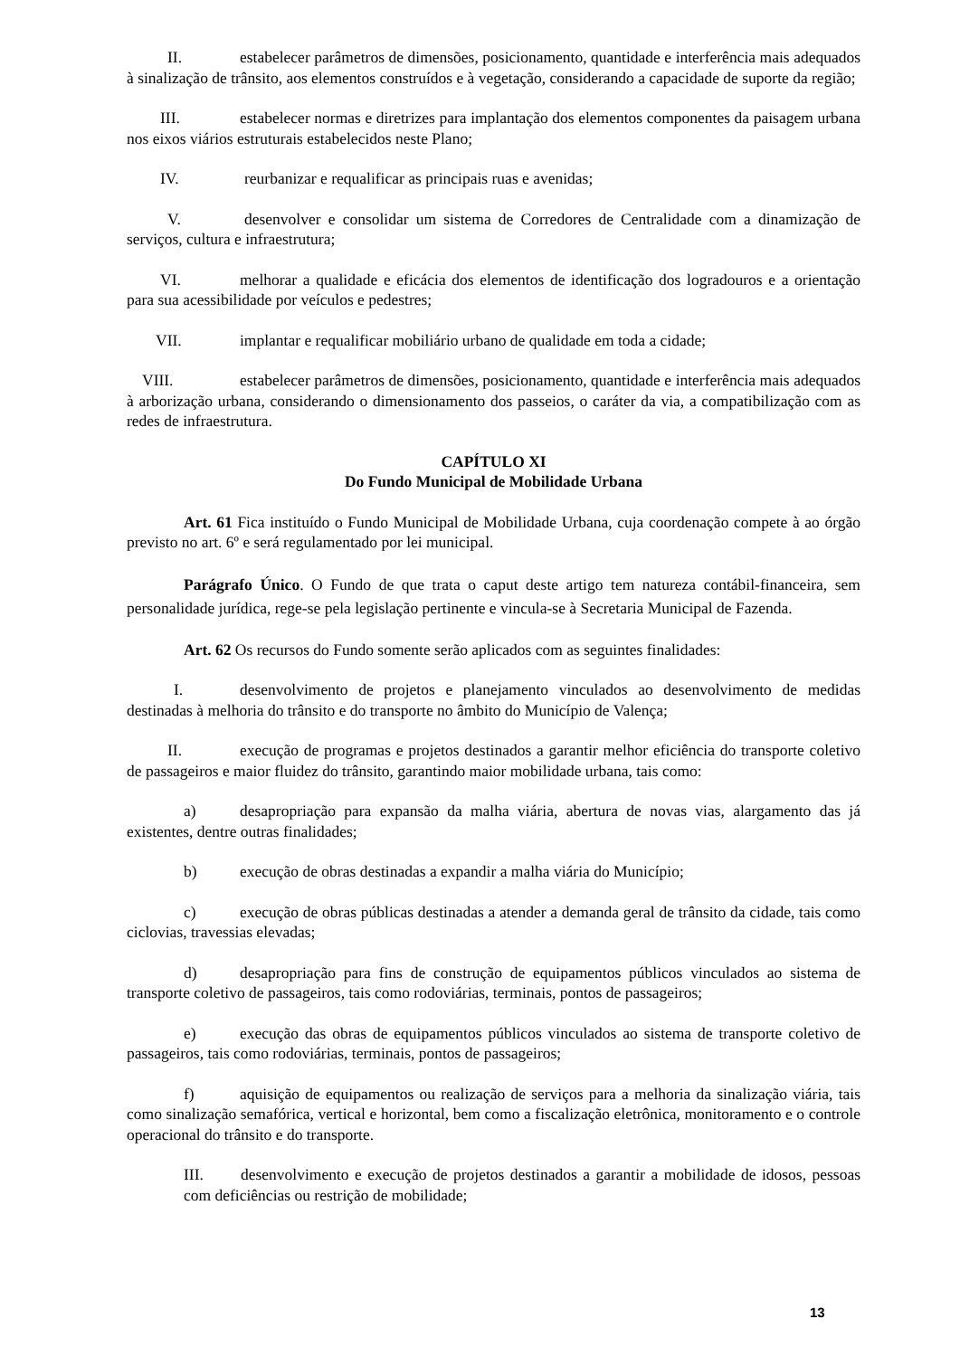II. estabelecer parâmetros de dimensões, posicionamento, quantidade e interferência mais adequados à sinalização de trânsito, aos elementos construídos e à vegetação, considerando a capacidade de suporte da região;
III. estabelecer normas e diretrizes para implantação dos elementos componentes da paisagem urbana nos eixos viários estruturais estabelecidos neste Plano;
IV. reurbanizar e requalificar as principais ruas e avenidas;
V. desenvolver e consolidar um sistema de Corredores de Centralidade com a dinamização de serviços, cultura e infraestrutura;
VI. melhorar a qualidade e eficácia dos elementos de identificação dos logradouros e a orientação para sua acessibilidade por veículos e pedestres;
VII. implantar e requalificar mobiliário urbano de qualidade em toda a cidade;
VIII. estabelecer parâmetros de dimensões, posicionamento, quantidade e interferência mais adequados à arborização urbana, considerando o dimensionamento dos passeios, o caráter da via, a compatibilização com as redes de infraestrutura.
CAPÍTULO XI
Do Fundo Municipal de Mobilidade Urbana
Art. 61 Fica instituído o Fundo Municipal de Mobilidade Urbana, cuja coordenação compete à ao órgão previsto no art. 6º e será regulamentado por lei municipal.
Parágrafo Único. O Fundo de que trata o caput deste artigo tem natureza contábil-financeira, sem personalidade jurídica, rege-se pela legislação pertinente e vincula-se à Secretaria Municipal de Fazenda.
Art. 62 Os recursos do Fundo somente serão aplicados com as seguintes finalidades:
I. desenvolvimento de projetos e planejamento vinculados ao desenvolvimento de medidas destinadas à melhoria do trânsito e do transporte no âmbito do Município de Valença;
II. execução de programas e projetos destinados a garantir melhor eficiência do transporte coletivo de passageiros e maior fluidez do trânsito, garantindo maior mobilidade urbana, tais como:
a) desapropriação para expansão da malha viária, abertura de novas vias, alargamento das já existentes, dentre outras finalidades;
b) execução de obras destinadas a expandir a malha viária do Município;
c) execução de obras públicas destinadas a atender a demanda geral de trânsito da cidade, tais como ciclovias, travessias elevadas;
d) desapropriação para fins de construção de equipamentos públicos vinculados ao sistema de transporte coletivo de passageiros, tais como rodoviárias, terminais, pontos de passageiros;
e) execução das obras de equipamentos públicos vinculados ao sistema de transporte coletivo de passageiros, tais como rodoviárias, terminais, pontos de passageiros;
f) aquisição de equipamentos ou realização de serviços para a melhoria da sinalização viária, tais como sinalização semafórica, vertical e horizontal, bem como a fiscalização eletrônica, monitoramento e o controle operacional do trânsito e do transporte.
III. desenvolvimento e execução de projetos destinados a garantir a mobilidade de idosos, pessoas com deficiências ou restrição de mobilidade;
13